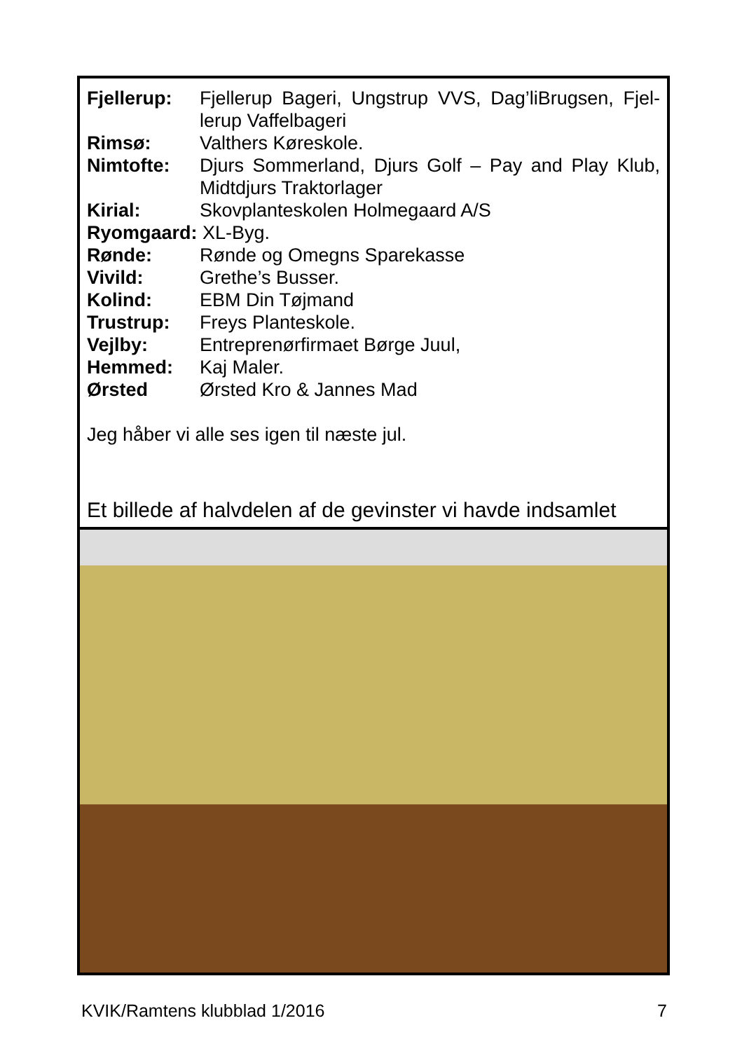Fjellerup: Fjellerup Bageri, Ungstrup VVS, Dag’liBrugsen, Fjel­lerup Vaffelbageri
Rimsø: Valthers Køreskole.
Nimtofte: Djurs Sommerland, Djurs Golf – Pay and Play Klub, Midtdjurs Traktorlager
Kirial: Skovplanteskolen Holmegaard A/S
Ryomgaard: XL-Byg.
Rønde: Rønde og Omegns Sparekasse
Vivild: Grethe’s Busser.
Kolind: EBM Din Tøjmand
Trustrup: Freys Planteskole.
Vejlby: Entreprenørfirmaet Børge Juul,
Hemmed: Kaj Maler.
Ørsted Ørsted Kro & Jannes Mad
Jeg håber vi alle ses igen til næste jul.
Et billede af halvdelen af de gevinster vi havde indsamlet
KVIK/Ramtens klubblad 1/2016 7